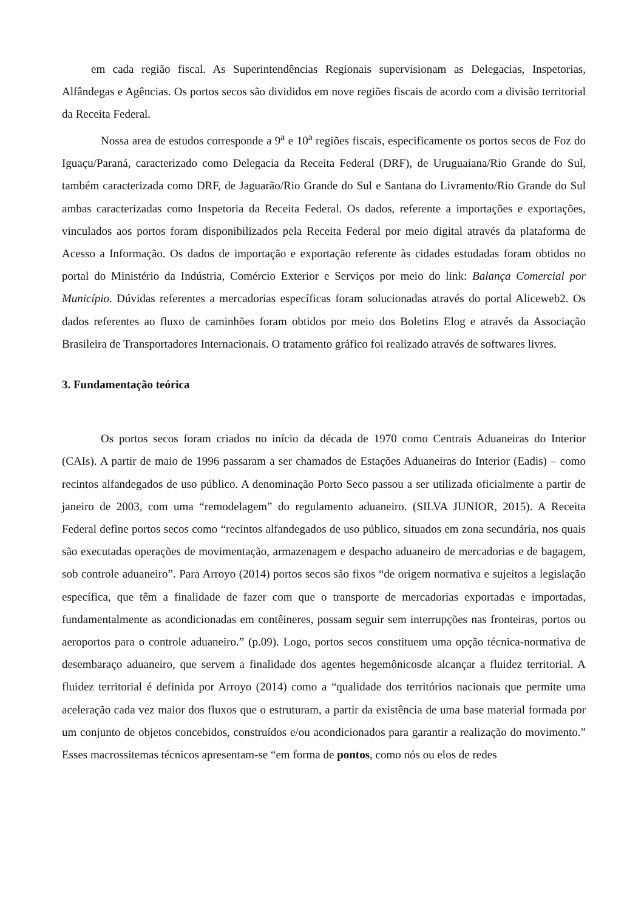em cada região fiscal. As Superintendências Regionais supervisionam as Delegacias, Inspetorias, Alfândegas e Agências. Os portos secos são divididos em nove regiões fiscais de acordo com a divisão territorial da Receita Federal.
Nossa area de estudos corresponde a 9<sup>a</sup> e 10<sup>a</sup> regiões fiscais, especificamente os portos secos de Foz do Iguaçu/Paraná, caracterizado como Delegacia da Receita Federal (DRF), de Uruguaiana/Rio Grande do Sul, também caracterizada como DRF, de Jaguarão/Rio Grande do Sul e Santana do Livramento/Rio Grande do Sul ambas caracterizadas como Inspetoria da Receita Federal. Os dados, referente a importações e exportações, vinculados aos portos foram disponibilizados pela Receita Federal por meio digital através da plataforma de Acesso a Informação. Os dados de importação e exportação referente às cidades estudadas foram obtidos no portal do Ministério da Indústria, Comércio Exterior e Serviços por meio do link: Balança Comercial por Município. Dúvidas referentes a mercadorias específicas foram solucionadas através do portal Aliceweb2. Os dados referentes ao fluxo de caminhões foram obtidos por meio dos Boletins Elog e através da Associação Brasileira de Transportadores Internacionais. O tratamento gráfico foi realizado através de softwares livres.
3. Fundamentação teórica
Os portos secos foram criados no início da década de 1970 como Centrais Aduaneiras do Interior (CAIs). A partir de maio de 1996 passaram a ser chamados de Estações Aduaneiras do Interior (Eadis) – como recintos alfandegados de uso público. A denominação Porto Seco passou a ser utilizada oficialmente a partir de janeiro de 2003, com uma “remodelagem” do regulamento aduaneiro. (SILVA JUNIOR, 2015). A Receita Federal define portos secos como “recintos alfandegados de uso público, situados em zona secundária, nos quais são executadas operações de movimentação, armazenagem e despacho aduaneiro de mercadorias e de bagagem, sob controle aduaneiro”. Para Arroyo (2014) portos secos são fixos “de origem normativa e sujeitos a legislação específica, que têm a finalidade de fazer com que o transporte de mercadorias exportadas e importadas, fundamentalmente as acondicionadas em contêineres, possam seguir sem interrupções nas fronteiras, portos ou aeroportos para o controle aduaneiro.” (p.09). Logo, portos secos constituem uma opção técnica-normativa de desembaraço aduaneiro, que servem a finalidade dos agentes hegemônicosde alcançar a fluidez territorial. A fluidez territorial é definida por Arroyo (2014) como a “qualidade dos territórios nacionais que permite uma aceleração cada vez maior dos fluxos que o estruturam, a partir da existência de uma base material formada por um conjunto de objetos concebidos, construídos e/ou acondicionados para garantir a realização do movimento.” Esses macrossitemas técnicos apresentam-se “em forma de pontos, como nós ou elos de redes